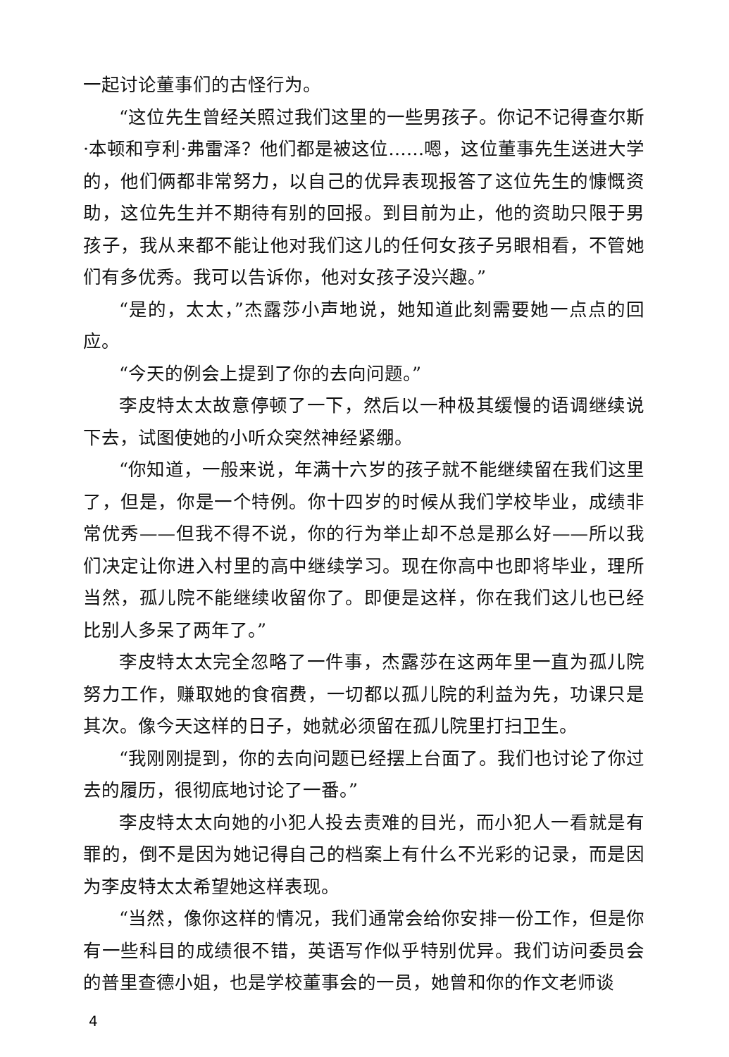一起讨论董事们的古怪行为。
“这位先生曾经关照过我们这里的一些男孩子。你记不记得查尔斯·本顿和亨利·弗雷泽？他们都是被这位……嗯，这位董事先生送进大学的，他们俩都非常努力，以自己的优异表现报答了这位先生的慷慨资助，这位先生并不期待有别的回报。到目前为止，他的资助只限于男孩子，我从来都不能让他对我们这儿的任何女孩子另眼相看，不管她们有多优秀。我可以告诉你，他对女孩子没兴趣。”
“是的，太太，”杰露莎小声地说，她知道此刻需要她一点点的回应。
“今天的例会上提到了你的去向问题。”
李皮特太太故意停顿了一下，然后以一种极其缓慢的语调继续说下去，试图使她的小听众突然神经紧绷。
“你知道，一般来说，年满十六岁的孩子就不能继续留在我们这里了，但是，你是一个特例。你十四岁的时候从我们学校毕业，成绩非常优秀——但我不得不说，你的行为举止却不总是那么好——所以我们决定让你进入村里的高中继续学习。现在你高中也即将毕业，理所当然，孤儿院不能继续收留你了。即便是这样，你在我们这儿也已经比别人多呆了两年了。”
李皮特太太完全忽略了一件事，杰露莎在这两年里一直为孤儿院努力工作，赚取她的食宿费，一切都以孤儿院的利益为先，功课只是其次。像今天这样的日子，她就必须留在孤儿院里打扫卫生。
“我刚刚提到，你的去向问题已经摆上台面了。我们也讨论了你过去的履历，很彻底地讨论了一番。”
李皮特太太向她的小犯人投去责难的目光，而小犯人一看就是有罪的，倒不是因为她记得自己的档案上有什么不光彩的记录，而是因为李皮特太太希望她这样表现。
“当然，像你这样的情况，我们通常会给你安排一份工作，但是你有一些科目的成绩很不错，英语写作似乎特别优异。我们访问委员会的普里查德小姐，也是学校董事会的一员，她曾和你的作文老师谈
4